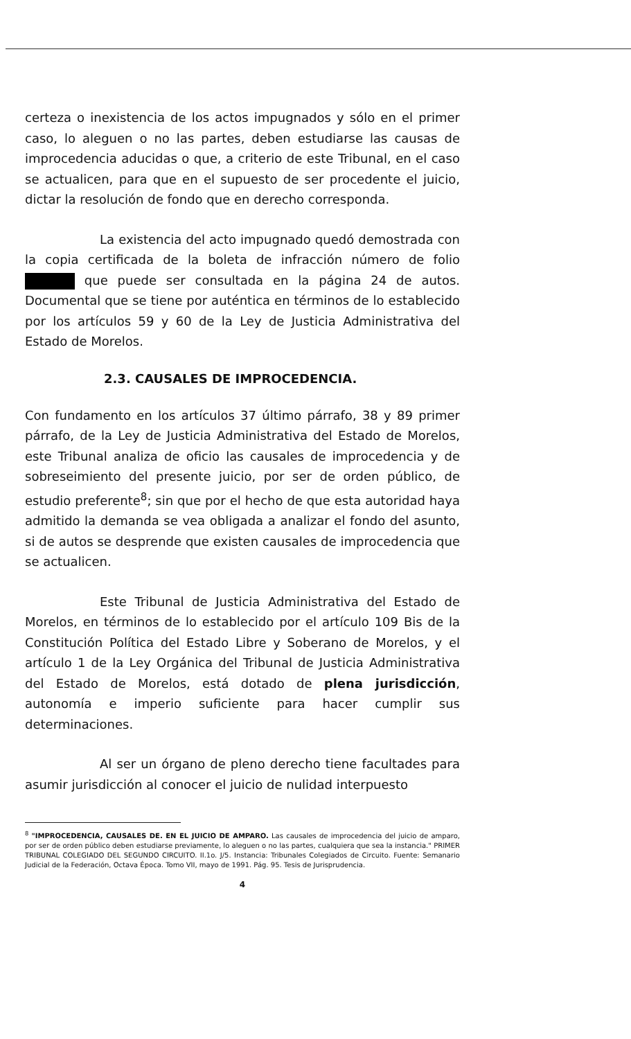certeza o inexistencia de los actos impugnados y sólo en el primer caso, lo aleguen o no las partes, deben estudiarse las causas de improcedencia aducidas o que, a criterio de este Tribunal, en el caso se actualicen, para que en el supuesto de ser procedente el juicio, dictar la resolución de fondo que en derecho corresponda.
La existencia del acto impugnado quedó demostrada con la copia certificada de la boleta de infracción número de folio que puede ser consultada en la página 24 de autos. Documental que se tiene por auténtica en términos de lo establecido por los artículos 59 y 60 de la Ley de Justicia Administrativa del Estado de Morelos.
2.3. CAUSALES DE IMPROCEDENCIA.
Con fundamento en los artículos 37 último párrafo, 38 y 89 primer párrafo, de la Ley de Justicia Administrativa del Estado de Morelos, este Tribunal analiza de oficio las causales de improcedencia y de sobreseimiento del presente juicio, por ser de orden público, de estudio preferente<sup>8</sup>; sin que por el hecho de que esta autoridad haya admitido la demanda se vea obligada a analizar el fondo del asunto, si de autos se desprende que existen causales de improcedencia que se actualicen.
Este Tribunal de Justicia Administrativa del Estado de Morelos, en términos de lo establecido por el artículo 109 Bis de la Constitución Política del Estado Libre y Soberano de Morelos, y el artículo 1 de la Ley Orgánica del Tribunal de Justicia Administrativa del Estado de Morelos, está dotado de plena jurisdicción, autonomía e imperio suficiente para hacer cumplir sus determinaciones.
Al ser un órgano de pleno derecho tiene facultades para asumir jurisdicción al conocer el juicio de nulidad interpuesto
<sup>8</sup> "IMPROCEDENCIA, CAUSALES DE. EN EL JUICIO DE AMPARO. Las causales de improcedencia del juicio de amparo, por ser de orden público deben estudiarse previamente, lo aleguen o no las partes, cualquiera que sea la instancia." PRIMER TRIBUNAL COLEGIADO DEL SEGUNDO CIRCUITO. II.1o. J/5. Instancia: Tribunales Colegiados de Circuito. Fuente: Semanario Judicial de la Federación, Octava Época. Tomo VII, mayo de 1991. Pág. 95. Tesis de Jurisprudencia.
4